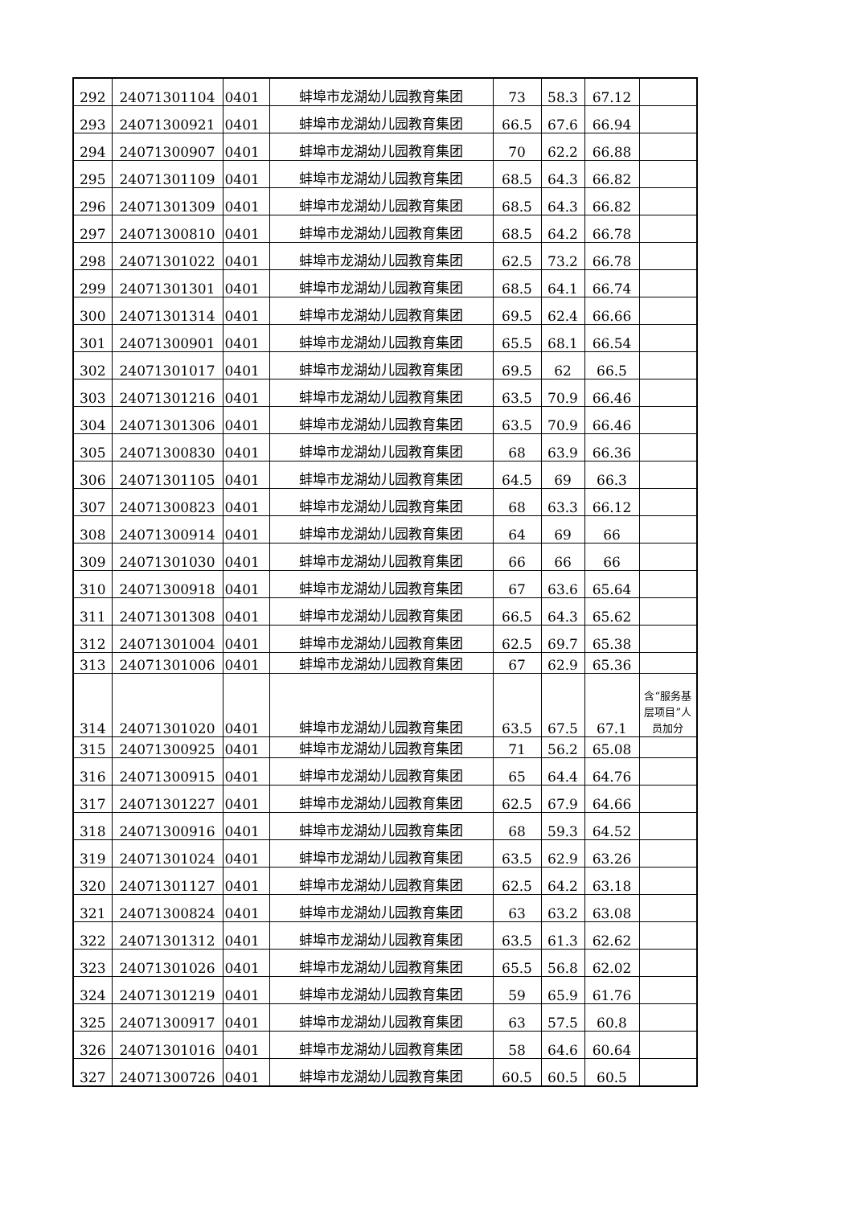| 292 | 24071301104 | 0401 | 蚌埠市龙湖幼儿园教育集团 | 73 | 58.3 | 67.12 | |
| 293 | 24071300921 | 0401 | 蚌埠市龙湖幼儿园教育集团 | 66.5 | 67.6 | 66.94 | |
| 294 | 24071300907 | 0401 | 蚌埠市龙湖幼儿园教育集团 | 70 | 62.2 | 66.88 | |
| 295 | 24071301109 | 0401 | 蚌埠市龙湖幼儿园教育集团 | 68.5 | 64.3 | 66.82 | |
| 296 | 24071301309 | 0401 | 蚌埠市龙湖幼儿园教育集团 | 68.5 | 64.3 | 66.82 | |
| 297 | 24071300810 | 0401 | 蚌埠市龙湖幼儿园教育集团 | 68.5 | 64.2 | 66.78 | |
| 298 | 24071301022 | 0401 | 蚌埠市龙湖幼儿园教育集团 | 62.5 | 73.2 | 66.78 | |
| 299 | 24071301301 | 0401 | 蚌埠市龙湖幼儿园教育集团 | 68.5 | 64.1 | 66.74 | |
| 300 | 24071301314 | 0401 | 蚌埠市龙湖幼儿园教育集团 | 69.5 | 62.4 | 66.66 | |
| 301 | 24071300901 | 0401 | 蚌埠市龙湖幼儿园教育集团 | 65.5 | 68.1 | 66.54 | |
| 302 | 24071301017 | 0401 | 蚌埠市龙湖幼儿园教育集团 | 69.5 | 62 | 66.5 | |
| 303 | 24071301216 | 0401 | 蚌埠市龙湖幼儿园教育集团 | 63.5 | 70.9 | 66.46 | |
| 304 | 24071301306 | 0401 | 蚌埠市龙湖幼儿园教育集团 | 63.5 | 70.9 | 66.46 | |
| 305 | 24071300830 | 0401 | 蚌埠市龙湖幼儿园教育集团 | 68 | 63.9 | 66.36 | |
| 306 | 24071301105 | 0401 | 蚌埠市龙湖幼儿园教育集团 | 64.5 | 69 | 66.3 | |
| 307 | 24071300823 | 0401 | 蚌埠市龙湖幼儿园教育集团 | 68 | 63.3 | 66.12 | |
| 308 | 24071300914 | 0401 | 蚌埠市龙湖幼儿园教育集团 | 64 | 69 | 66 | |
| 309 | 24071301030 | 0401 | 蚌埠市龙湖幼儿园教育集团 | 66 | 66 | 66 | |
| 310 | 24071300918 | 0401 | 蚌埠市龙湖幼儿园教育集团 | 67 | 63.6 | 65.64 | |
| 311 | 24071301308 | 0401 | 蚌埠市龙湖幼儿园教育集团 | 66.5 | 64.3 | 65.62 | |
| 312 | 24071301004 | 0401 | 蚌埠市龙湖幼儿园教育集团 | 62.5 | 69.7 | 65.38 | |
| 313 | 24071301006 | 0401 | 蚌埠市龙湖幼儿园教育集团 | 67 | 62.9 | 65.36 | |
| 314 | 24071301020 | 0401 | 蚌埠市龙湖幼儿园教育集团 | 63.5 | 67.5 | 67.1 | 含“服务基层项目”人员加分 |
| 315 | 24071300925 | 0401 | 蚌埠市龙湖幼儿园教育集团 | 71 | 56.2 | 65.08 | |
| 316 | 24071300915 | 0401 | 蚌埠市龙湖幼儿园教育集团 | 65 | 64.4 | 64.76 | |
| 317 | 24071301227 | 0401 | 蚌埠市龙湖幼儿园教育集团 | 62.5 | 67.9 | 64.66 | |
| 318 | 24071300916 | 0401 | 蚌埠市龙湖幼儿园教育集团 | 68 | 59.3 | 64.52 | |
| 319 | 24071301024 | 0401 | 蚌埠市龙湖幼儿园教育集团 | 63.5 | 62.9 | 63.26 | |
| 320 | 24071301127 | 0401 | 蚌埠市龙湖幼儿园教育集团 | 62.5 | 64.2 | 63.18 | |
| 321 | 24071300824 | 0401 | 蚌埠市龙湖幼儿园教育集团 | 63 | 63.2 | 63.08 | |
| 322 | 24071301312 | 0401 | 蚌埠市龙湖幼儿园教育集团 | 63.5 | 61.3 | 62.62 | |
| 323 | 24071301026 | 0401 | 蚌埠市龙湖幼儿园教育集团 | 65.5 | 56.8 | 62.02 | |
| 324 | 24071301219 | 0401 | 蚌埠市龙湖幼儿园教育集团 | 59 | 65.9 | 61.76 | |
| 325 | 24071300917 | 0401 | 蚌埠市龙湖幼儿园教育集团 | 63 | 57.5 | 60.8 | |
| 326 | 24071301016 | 0401 | 蚌埠市龙湖幼儿园教育集团 | 58 | 64.6 | 60.64 | |
| 327 | 24071300726 | 0401 | 蚌埠市龙湖幼儿园教育集团 | 60.5 | 60.5 | 60.5 | |